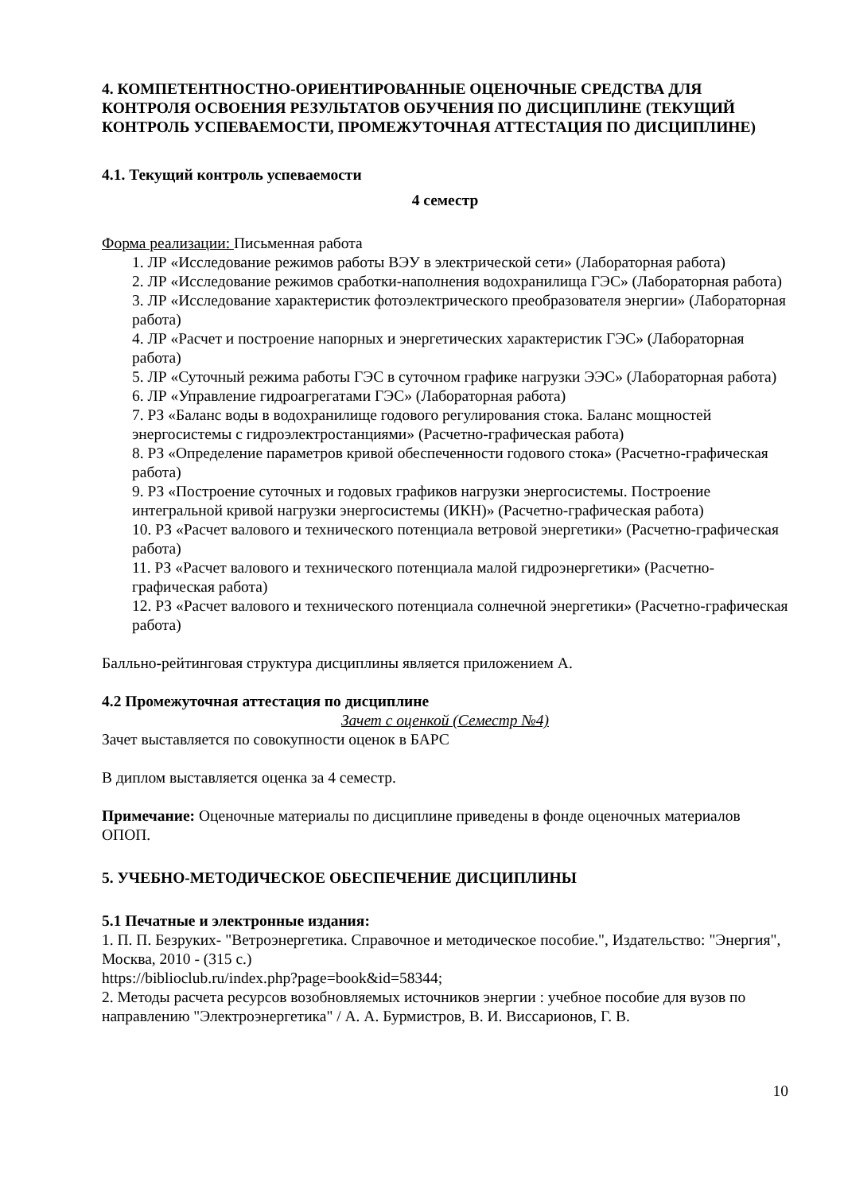4. КОМПЕТЕНТНОСТНО-ОРИЕНТИРОВАННЫЕ ОЦЕНОЧНЫЕ СРЕДСТВА ДЛЯ КОНТРОЛЯ ОСВОЕНИЯ РЕЗУЛЬТАТОВ ОБУЧЕНИЯ ПО ДИСЦИПЛИНЕ (ТЕКУЩИЙ КОНТРОЛЬ УСПЕВАЕМОСТИ, ПРОМЕЖУТОЧНАЯ АТТЕСТАЦИЯ ПО ДИСЦИПЛИНЕ)
4.1. Текущий контроль успеваемости
4 семестр
Форма реализации: Письменная работа
1. ЛР «Исследование режимов работы ВЭУ в электрической сети» (Лабораторная работа)
2. ЛР «Исследование режимов сработки-наполнения водохранилища ГЭС» (Лабораторная работа)
3. ЛР «Исследование характеристик фотоэлектрического преобразователя энергии» (Лабораторная работа)
4. ЛР «Расчет и построение напорных и энергетических характеристик ГЭС» (Лабораторная работа)
5. ЛР «Суточный режима работы ГЭС в суточном графике нагрузки ЭЭС» (Лабораторная работа)
6. ЛР «Управление гидроагрегатами ГЭС» (Лабораторная работа)
7. РЗ «Баланс воды в водохранилище годового регулирования стока. Баланс мощностей энергосистемы с гидроэлектростанциями» (Расчетно-графическая работа)
8. РЗ «Определение параметров кривой обеспеченности годового стока» (Расчетно-графическая работа)
9. РЗ «Построение суточных и годовых графиков нагрузки энергосистемы. Построение интегральной кривой нагрузки энергосистемы (ИКН)» (Расчетно-графическая работа)
10. РЗ «Расчет валового и технического потенциала ветровой энергетики» (Расчетно-графическая работа)
11. РЗ «Расчет валового и технического потенциала малой гидроэнергетики» (Расчетно-графическая работа)
12. РЗ «Расчет валового и технического потенциала солнечной энергетики» (Расчетно-графическая работа)
Балльно-рейтинговая структура дисциплины является приложением А.
4.2 Промежуточная аттестация по дисциплине
Зачет с оценкой (Семестр №4)
Зачет выставляется по совокупности оценок в БАРС
В диплом выставляется оценка за 4 семестр.
Примечание: Оценочные материалы по дисциплине приведены в фонде оценочных материалов ОПОП.
5. УЧЕБНО-МЕТОДИЧЕСКОЕ ОБЕСПЕЧЕНИЕ ДИСЦИПЛИНЫ
5.1 Печатные и электронные издания:
1. П. П. Безруких- "Ветроэнергетика. Справочное и методическое пособие.", Издательство: "Энергия", Москва, 2010 - (315 с.)
https://biblioclub.ru/index.php?page=book&id=58344;
2. Методы расчета ресурсов возобновляемых источников энергии : учебное пособие для вузов по направлению "Электроэнергетика" / А. А. Бурмистров, В. И. Виссарионов, Г. В.
10